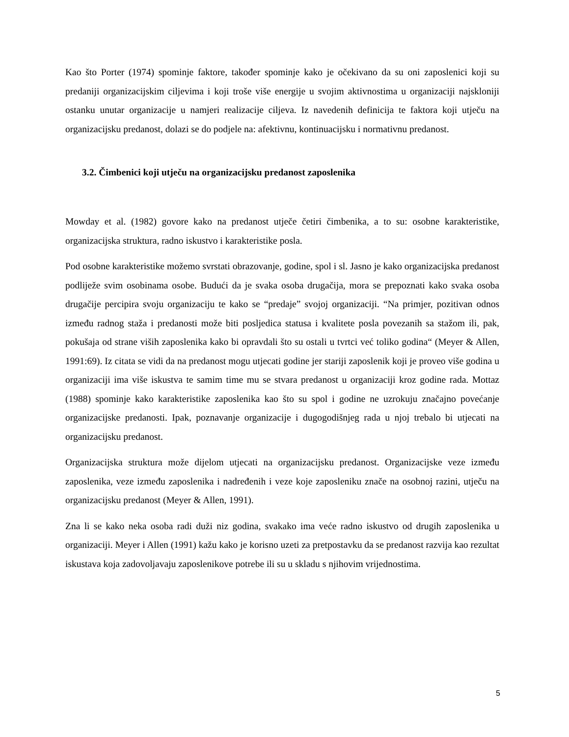Kao što Porter (1974) spominje faktore, također spominje kako je očekivano da su oni zaposlenici koji su predaniji organizacijskim ciljevima i koji troše više energije u svojim aktivnostima u organizaciji najskloniji ostanku unutar organizacije u namjeri realizacije ciljeva. Iz navedenih definicija te faktora koji utječu na organizacijsku predanost, dolazi se do podjele na: afektivnu, kontinuacijsku i normativnu predanost.
3.2. Čimbenici koji utječu na organizacijsku predanost zaposlenika
Mowday et al. (1982) govore kako na predanost utječe četiri čimbenika, a to su: osobne karakteristike, organizacijska struktura, radno iskustvo i karakteristike posla.
Pod osobne karakteristike možemo svrstati obrazovanje, godine, spol i sl. Jasno je kako organizacijska predanost podliježe svim osobinama osobe. Budući da je svaka osoba drugačija, mora se prepoznati kako svaka osoba drugačije percipira svoju organizaciju te kako se “predaje” svojoj organizaciji. “Na primjer, pozitivan odnos između radnog staža i predanosti može biti posljedica statusa i kvalitete posla povezanih sa stažom ili, pak, pokušaja od strane viših zaposlenika kako bi opravdali što su ostali u tvrtci već toliko godina“ (Meyer & Allen, 1991:69). Iz citata se vidi da na predanost mogu utjecati godine jer stariji zaposlenik koji je proveo više godina u organizaciji ima više iskustva te samim time mu se stvara predanost u organizaciji kroz godine rada. Mottaz (1988) spominje kako karakteristike zaposlenika kao što su spol i godine ne uzrokuju značajno povećanje organizacijske predanosti. Ipak, poznavanje organizacije i dugogodišnjeg rada u njoj trebalo bi utjecati na organizacijsku predanost.
Organizacijska struktura može dijelom utjecati na organizacijsku predanost. Organizacijske veze između zaposlenika, veze između zaposlenika i nadređenih i veze koje zaposleniku znače na osobnoj razini, utječu na organizacijsku predanost (Meyer & Allen, 1991).
Zna li se kako neka osoba radi duži niz godina, svakako ima veće radno iskustvo od drugih zaposlenika u organizaciji. Meyer i Allen (1991) kažu kako je korisno uzeti za pretpostavku da se predanost razvija kao rezultat iskustava koja zadovoljavaju zaposlenikove potrebe ili su u skladu s njihovim vrijednostima.
5